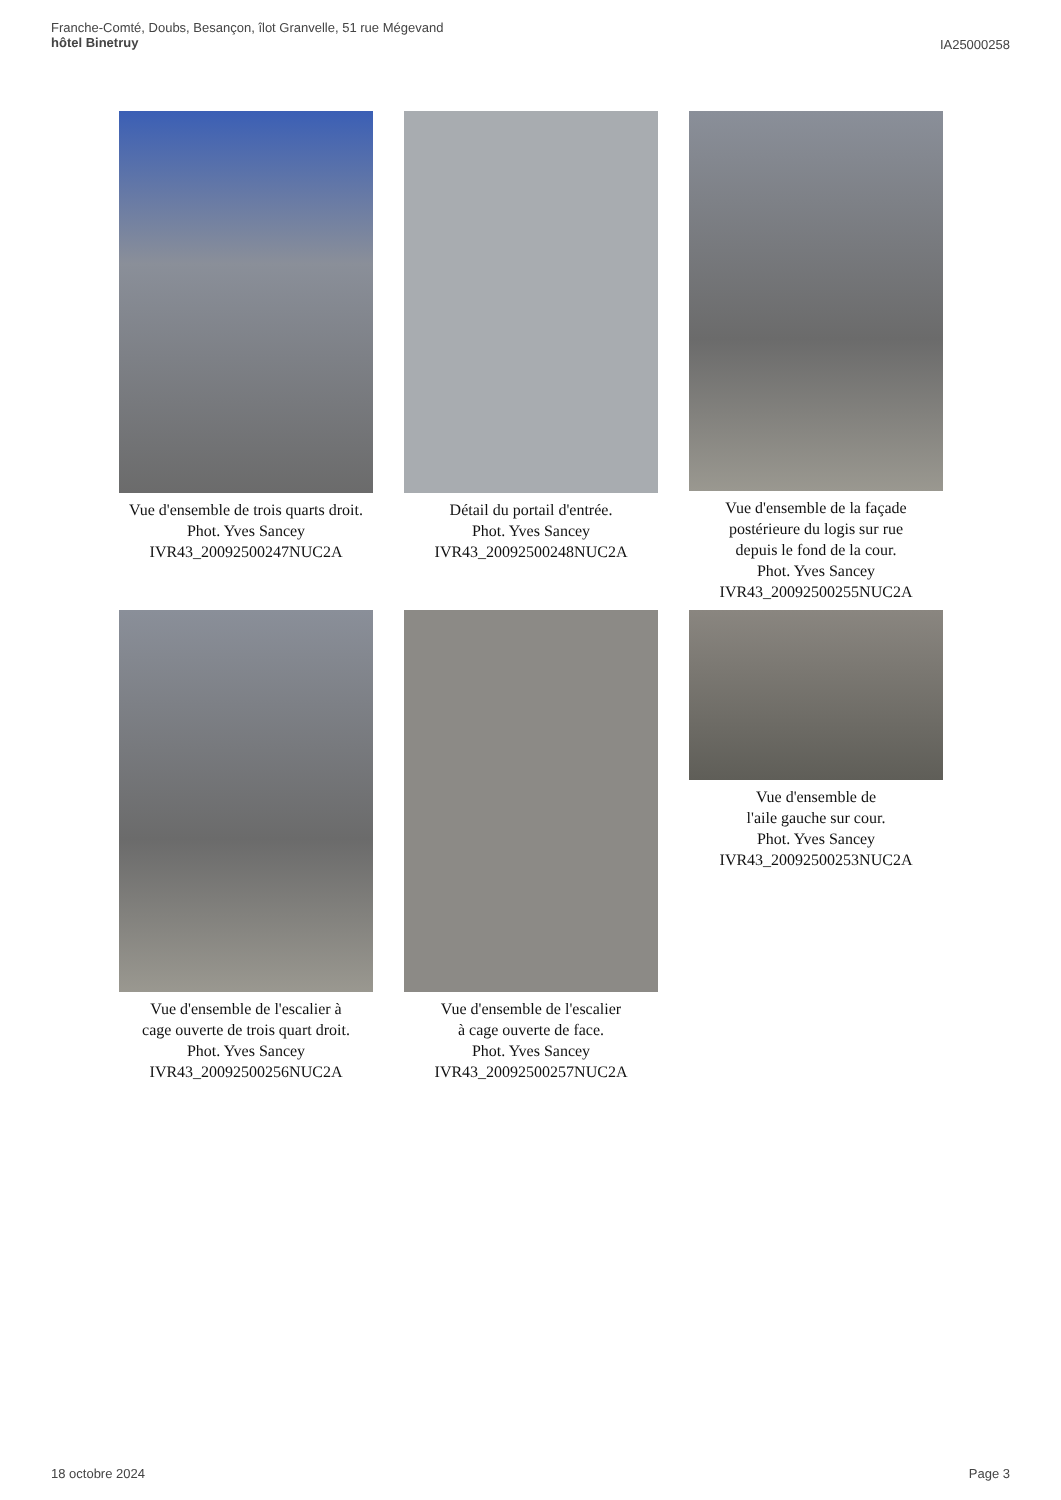Franche-Comté, Doubs, Besançon, îlot Granvelle, 51 rue Mégevand
hôtel Binetruy
IA25000258
Vue d'ensemble de trois quarts droit.
Phot. Yves Sancey
IVR43_20092500247NUC2A
Détail du portail d'entrée.
Phot. Yves Sancey
IVR43_20092500248NUC2A
Vue d'ensemble de la façade
postérieure du logis sur rue
depuis le fond de la cour.
Phot. Yves Sancey
IVR43_20092500255NUC2A
Vue d'ensemble de l'escalier à
cage ouverte de trois quart droit.
Phot. Yves Sancey
IVR43_20092500256NUC2A
Vue d'ensemble de l'escalier
à cage ouverte de face.
Phot. Yves Sancey
IVR43_20092500257NUC2A
Vue d'ensemble de
l'aile gauche sur cour.
Phot. Yves Sancey
IVR43_20092500253NUC2A
18 octobre 2024 Page 3